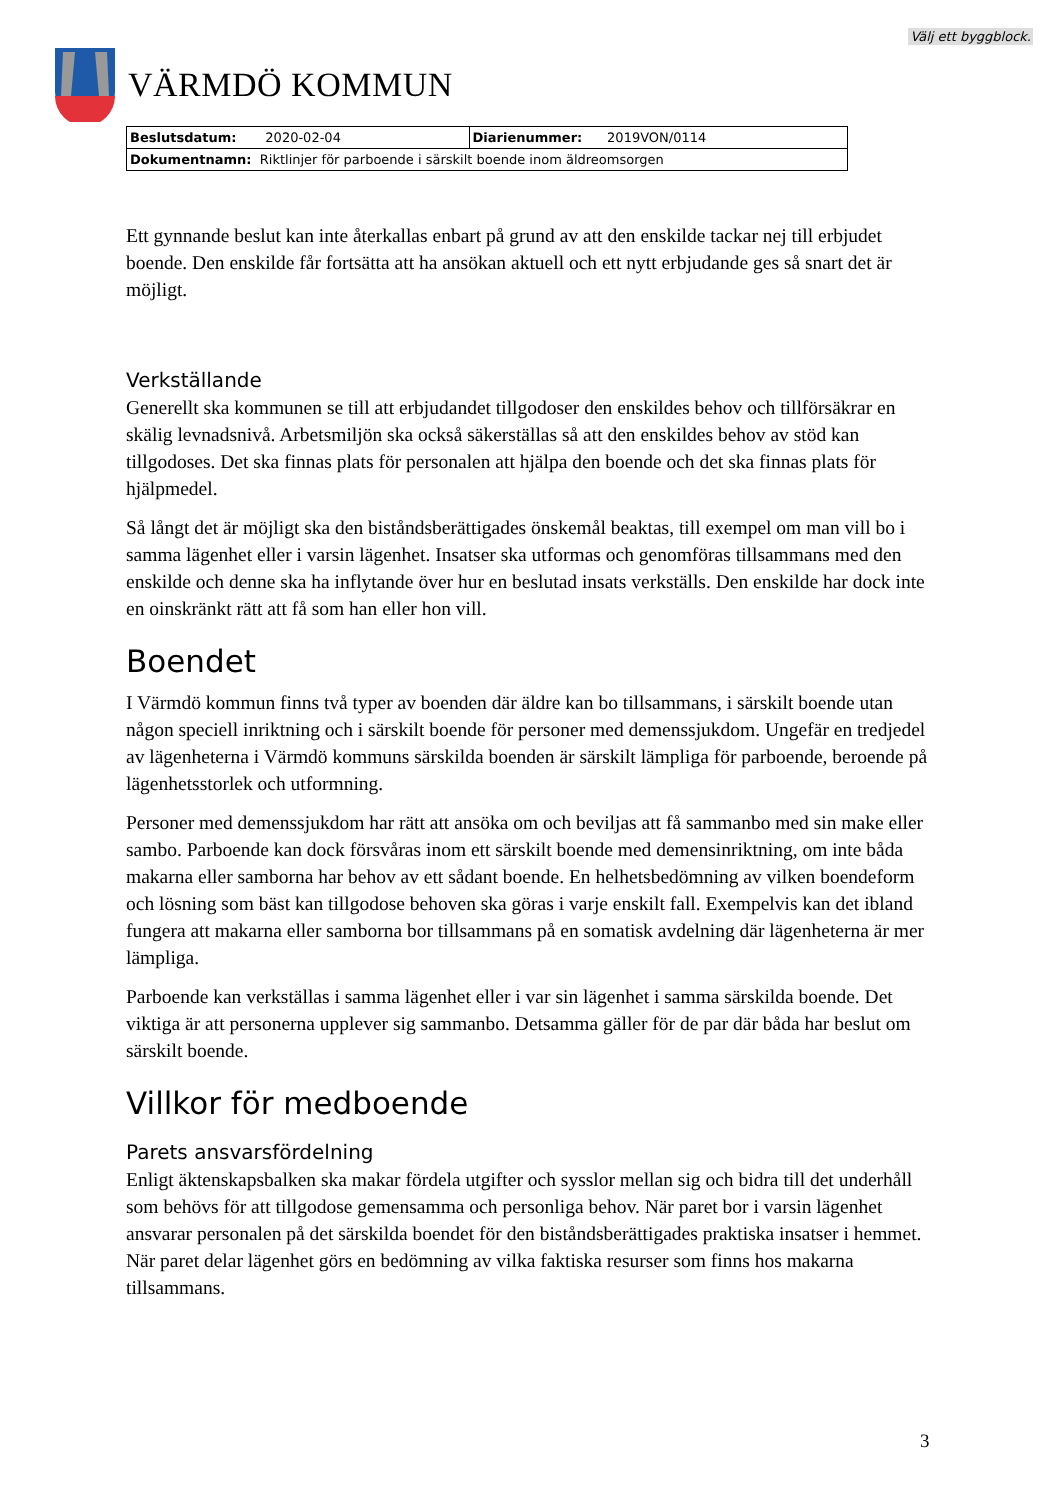Välj ett byggblock.
VÄRMDÖ KOMMUN
| Beslutsdatum: 2020-02-04 | Diarienummer: 2019VON/0114 |
| Dokumentnamn: Riktlinjer för parboende i särskilt boende inom äldreomsorgen | |
Ett gynnande beslut kan inte återkallas enbart på grund av att den enskilde tackar nej till erbjudet boende. Den enskilde får fortsätta att ha ansökan aktuell och ett nytt erbjudande ges så snart det är möjligt.
Verkställande
Generellt ska kommunen se till att erbjudandet tillgodoser den enskildes behov och tillförsäkrar en skälig levnadsnivå. Arbetsmiljön ska också säkerställas så att den enskildes behov av stöd kan tillgodoses. Det ska finnas plats för personalen att hjälpa den boende och det ska finnas plats för hjälpmedel.
Så långt det är möjligt ska den biståndsberättigades önskemål beaktas, till exempel om man vill bo i samma lägenhet eller i varsin lägenhet. Insatser ska utformas och genomföras tillsammans med den enskilde och denne ska ha inflytande över hur en beslutad insats verkställs. Den enskilde har dock inte en oinskränkt rätt att få som han eller hon vill.
Boendet
I Värmdö kommun finns två typer av boenden där äldre kan bo tillsammans, i särskilt boende utan någon speciell inriktning och i särskilt boende för personer med demenssjukdom. Ungefär en tredjedel av lägenheterna i Värmdö kommuns särskilda boenden är särskilt lämpliga för parboende, beroende på lägenhetsstorlek och utformning.
Personer med demenssjukdom har rätt att ansöka om och beviljas att få sammanbo med sin make eller sambo. Parboende kan dock försvåras inom ett särskilt boende med demensinriktning, om inte båda makarna eller samborna har behov av ett sådant boende. En helhetsbedömning av vilken boendeform och lösning som bäst kan tillgodose behoven ska göras i varje enskilt fall. Exempelvis kan det ibland fungera att makarna eller samborna bor tillsammans på en somatisk avdelning där lägenheterna är mer lämpliga.
Parboende kan verkställas i samma lägenhet eller i var sin lägenhet i samma särskilda boende. Det viktiga är att personerna upplever sig sammanbo. Detsamma gäller för de par där båda har beslut om särskilt boende.
Villkor för medboende
Parets ansvarsfördelning
Enligt äktenskapsbalken ska makar fördela utgifter och sysslor mellan sig och bidra till det underhåll som behövs för att tillgodose gemensamma och personliga behov. När paret bor i varsin lägenhet ansvarar personalen på det särskilda boendet för den biståndsberättigades praktiska insatser i hemmet. När paret delar lägenhet görs en bedömning av vilka faktiska resurser som finns hos makarna tillsammans.
3